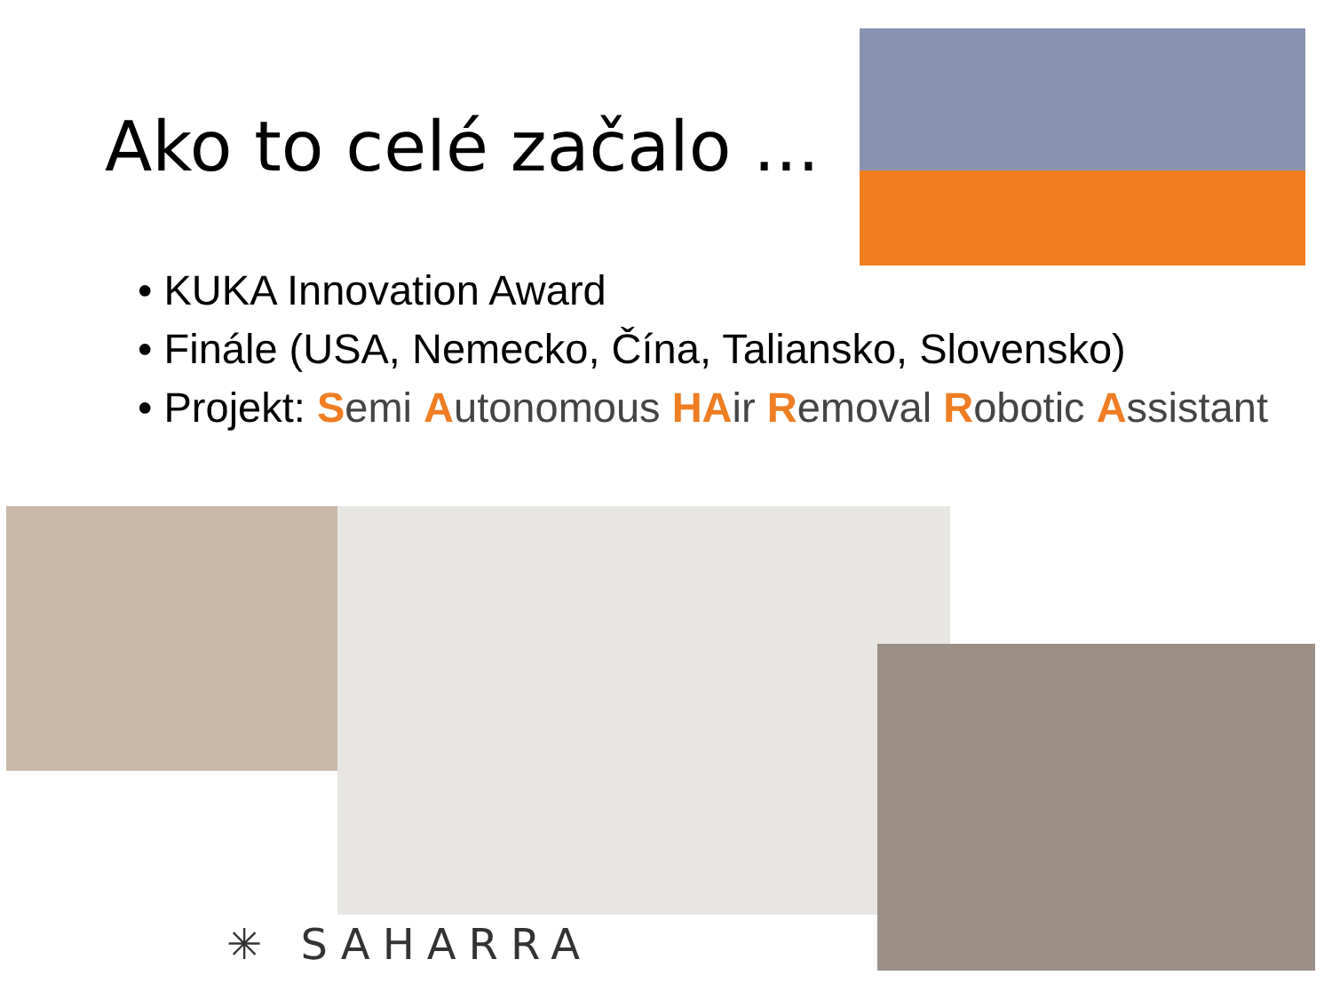Ako to celé začalo ...
• KUKA Innovation Award
• Finále (USA, Nemecko, Čína, Taliansko, Slovensko)
• Projekt: Semi Autonomous HA ir Removal Robotic Assistant
✳ SAHARRA